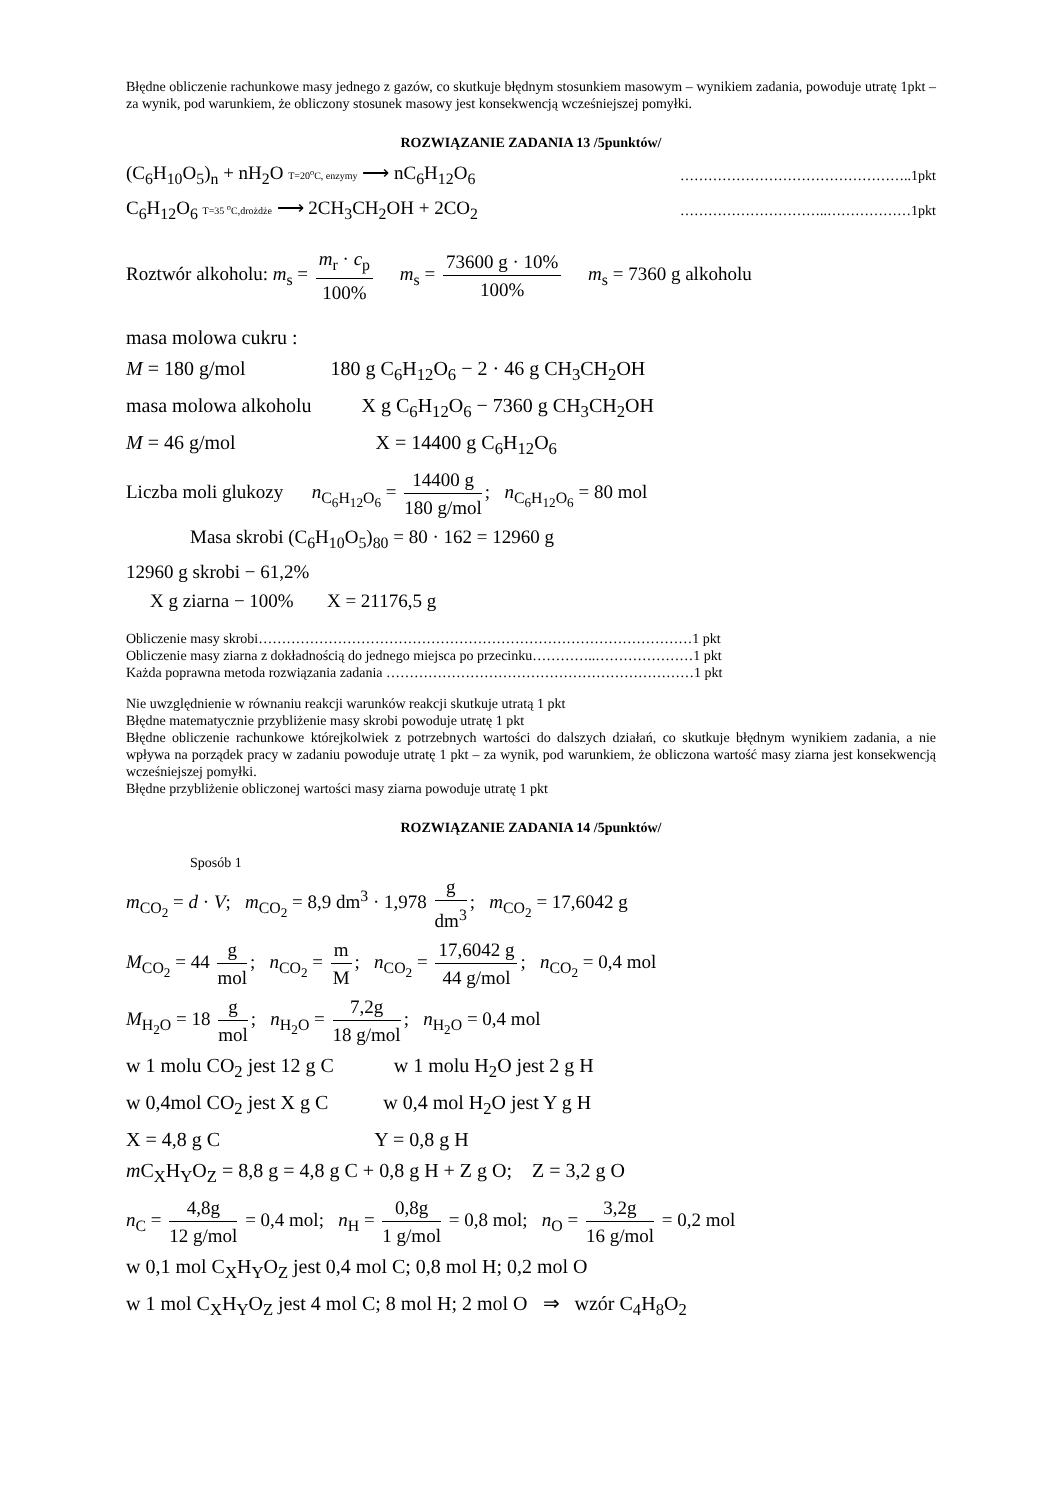Błędne obliczenie rachunkowe masy jednego z gazów, co skutkuje błędnym stosunkiem masowym – wynikiem zadania, powoduje utratę 1pkt – za wynik, pod warunkiem, że obliczony stosunek masowy jest konsekwencją wcześniejszej pomyłki.
ROZWIĄZANIE ZADANIA 13 /5punktów/
(C<sub>6</sub>H<sub>10</sub>O<sub>5</sub>)<sub>n</sub> + nH<sub>2</sub>O T=20<sup>o</sup>C, enzymy ⟶ nC<sub>6</sub>H<sub>12</sub>O<sub>6</sub> …………………………………………..1pkt
C<sub>6</sub>H<sub>12</sub>O<sub>6</sub> T=35 <sup>o</sup>C,drożdże ⟶ 2CH<sub>3</sub>CH<sub>2</sub>OH + 2CO<sub>2</sub> …………………………..………………1pkt
Roztwór alkoholu: m<sub>s</sub> = m<sub>r</sub> · c<sub>p</sub> 100% m<sub>s</sub> = 73600 g · 10% 100% m<sub>s</sub> = 7360 g alkoholu
masa molowa cukru :
M = 180 g/mol 180 g C<sub>6</sub>H<sub>12</sub>O<sub>6</sub> − 2 · 46 g CH<sub>3</sub>CH<sub>2</sub>OH
masa molowa alkoholu X g C<sub>6</sub>H<sub>12</sub>O<sub>6</sub> − 7360 g CH<sub>3</sub>CH<sub>2</sub>OH
M = 46 g/mol X = 14400 g C<sub>6</sub>H<sub>12</sub>O<sub>6</sub>
Liczba moli glukozy n<sub>C<sub>6</sub>H<sub>12</sub>O<sub>6</sub></sub> = 14400 g 180 g/mol; n<sub>C<sub>6</sub>H<sub>12</sub>O<sub>6</sub></sub> = 80 mol
Masa skrobi (C<sub>6</sub>H<sub>10</sub>O<sub>5</sub>)<sub>80</sub> = 80 · 162 = 12960 g
12960 g skrobi − 61,2%
X g ziarna − 100% X = 21176,5 g
Obliczenie masy skrobi…………………………………………………………………………………1 pkt
Obliczenie masy ziarna z dokładnością do jednego miejsca po przecinku…………..…………………1 pkt
Każda poprawna metoda rozwiązania zadania …………………………………………………………1 pkt
Nie uwzględnienie w równaniu reakcji warunków reakcji skutkuje utratą 1 pkt
Błędne matematycznie przybliżenie masy skrobi powoduje utratę 1 pkt
Błędne obliczenie rachunkowe którejkolwiek z potrzebnych wartości do dalszych działań, co skutkuje błędnym wynikiem zadania, a nie wpływa na porządek pracy w zadaniu powoduje utratę 1 pkt – za wynik, pod warunkiem, że obliczona wartość masy ziarna jest konsekwencją wcześniejszej pomyłki.
Błędne przybliżenie obliczonej wartości masy ziarna powoduje utratę 1 pkt
ROZWIĄZANIE ZADANIA 14 /5punktów/
Sposób 1
m<sub>CO<sub>2</sub></sub> = d · V; m<sub>CO<sub>2</sub></sub> = 8,9 dm<sup>3</sup> · 1,978 g dm<sup>3</sup>; m<sub>CO<sub>2</sub></sub> = 17,6042 g
M<sub>CO<sub>2</sub></sub> = 44 g mol; n<sub>CO<sub>2</sub></sub> = m M; n<sub>CO<sub>2</sub></sub> = 17,6042 g 44 g/mol; n<sub>CO<sub>2</sub></sub> = 0,4 mol
M<sub>H<sub>2</sub>O</sub> = 18 g mol; n<sub>H<sub>2</sub>O</sub> = 7,2g 18 g/mol; n<sub>H<sub>2</sub>O</sub> = 0,4 mol
w 1 molu CO<sub>2</sub> jest 12 g C w 1 molu H<sub>2</sub>O jest 2 g H
w 0,4mol CO<sub>2</sub> jest X g C w 0,4 mol H<sub>2</sub>O jest Y g H
X = 4,8 g C Y = 0,8 g H
m C<sub>X</sub>H<sub>Y</sub>O<sub>Z</sub> = 8,8 g = 4,8 g C + 0,8 g H + Z g O; Z = 3,2 g O
n<sub>C</sub> = 4,8g 12 g/mol = 0,4 mol; n<sub>H</sub> = 0,8g 1 g/mol = 0,8 mol; n<sub>O</sub> = 3,2g 16 g/mol = 0,2 mol
w 0,1 mol C<sub>X</sub>H<sub>Y</sub>O<sub>Z</sub> jest 0,4 mol C; 0,8 mol H; 0,2 mol O
w 1 mol C<sub>X</sub>H<sub>Y</sub>O<sub>Z</sub> jest 4 mol C; 8 mol H; 2 mol O ⇒ wzór C<sub>4</sub>H<sub>8</sub>O<sub>2</sub>